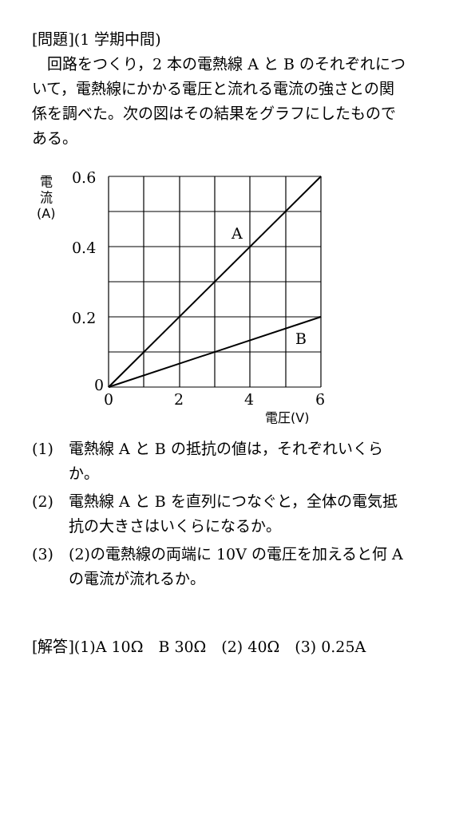[問題](1 学期中間)
回路をつくり，2 本の電熱線 A と B のそれぞれについて，電熱線にかかる電圧と流れる電流の強さとの関係を調べた。次の図はその結果をグラフにしたものである。
0.6
0.4
0.2
0
0
2
4
6
A
B
電
流
(A)
電圧(V)
(1) 電熱線 A と B の抵抗の値は，それぞれいくらか。
(2) 電熱線 A と B を直列につなぐと，全体の電気抵抗の大きさはいくらになるか。
(3) (2)の電熱線の両端に 10V の電圧を加えると何 A の電流が流れるか。
[解答](1)A 10Ω　B 30Ω　(2) 40Ω　(3) 0.25A